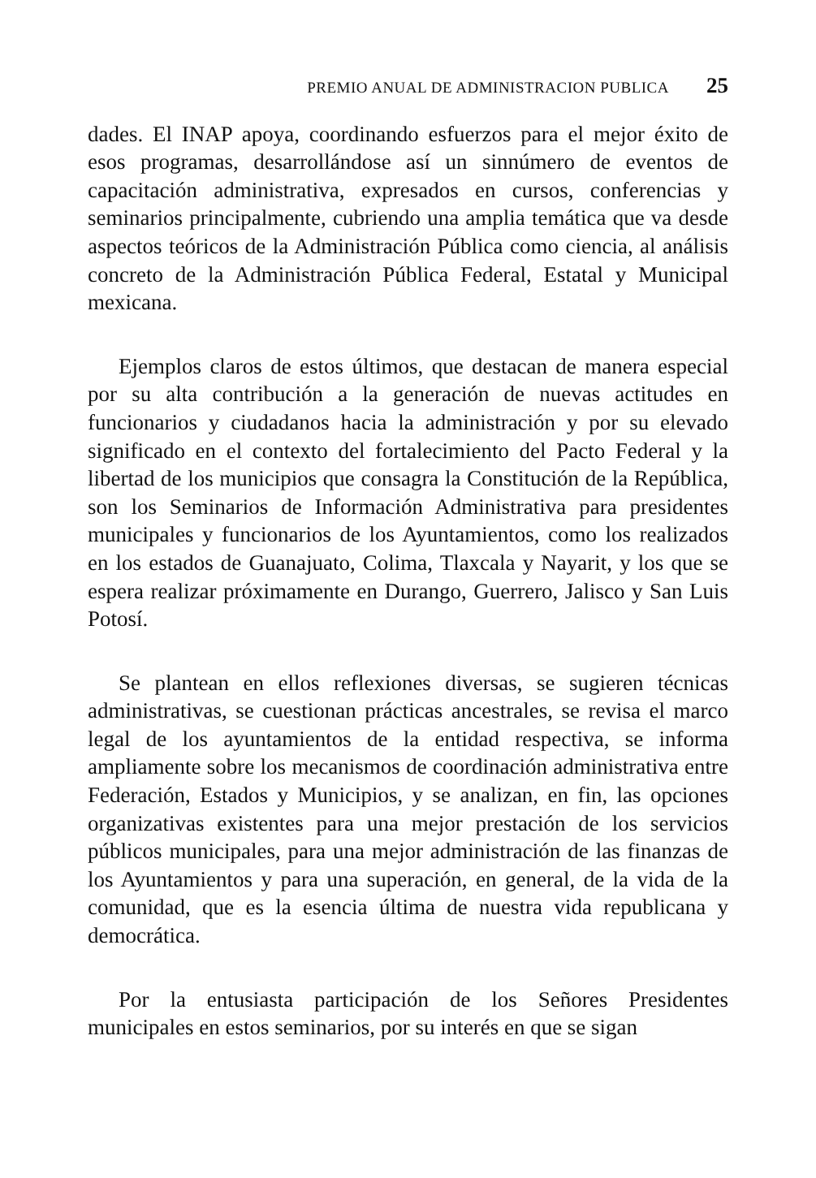PREMIO ANUAL DE ADMINISTRACION PUBLICA 25
dades. El INAP apoya, coordinando esfuerzos para el mejor éxito de esos programas, desarrollándose así un sinnúmero de eventos de capacitación administrativa, expresados en cursos, conferencias y seminarios principalmente, cubriendo una amplia temática que va desde aspectos teóricos de la Administración Pública como ciencia, al análisis concreto de la Administración Pública Federal, Estatal y Municipal mexicana.
Ejemplos claros de estos últimos, que destacan de manera especial por su alta contribución a la generación de nuevas actitudes en funcionarios y ciudadanos hacia la administración y por su elevado significado en el contexto del fortalecimiento del Pacto Federal y la libertad de los municipios que consagra la Constitución de la República, son los Seminarios de Información Administrativa para presidentes municipales y funcionarios de los Ayuntamientos, como los realizados en los estados de Guanajuato, Colima, Tlaxcala y Nayarit, y los que se espera realizar próximamente en Durango, Guerrero, Jalisco y San Luis Potosí.
Se plantean en ellos reflexiones diversas, se sugieren técnicas administrativas, se cuestionan prácticas ancestrales, se revisa el marco legal de los ayuntamientos de la entidad respectiva, se informa ampliamente sobre los mecanismos de coordinación administrativa entre Federación, Estados y Municipios, y se analizan, en fin, las opciones organizativas existentes para una mejor prestación de los servicios públicos municipales, para una mejor administración de las finanzas de los Ayuntamientos y para una superación, en general, de la vida de la comunidad, que es la esencia última de nuestra vida republicana y democrática.
Por la entusiasta participación de los Señores Presidentes municipales en estos seminarios, por su interés en que se sigan